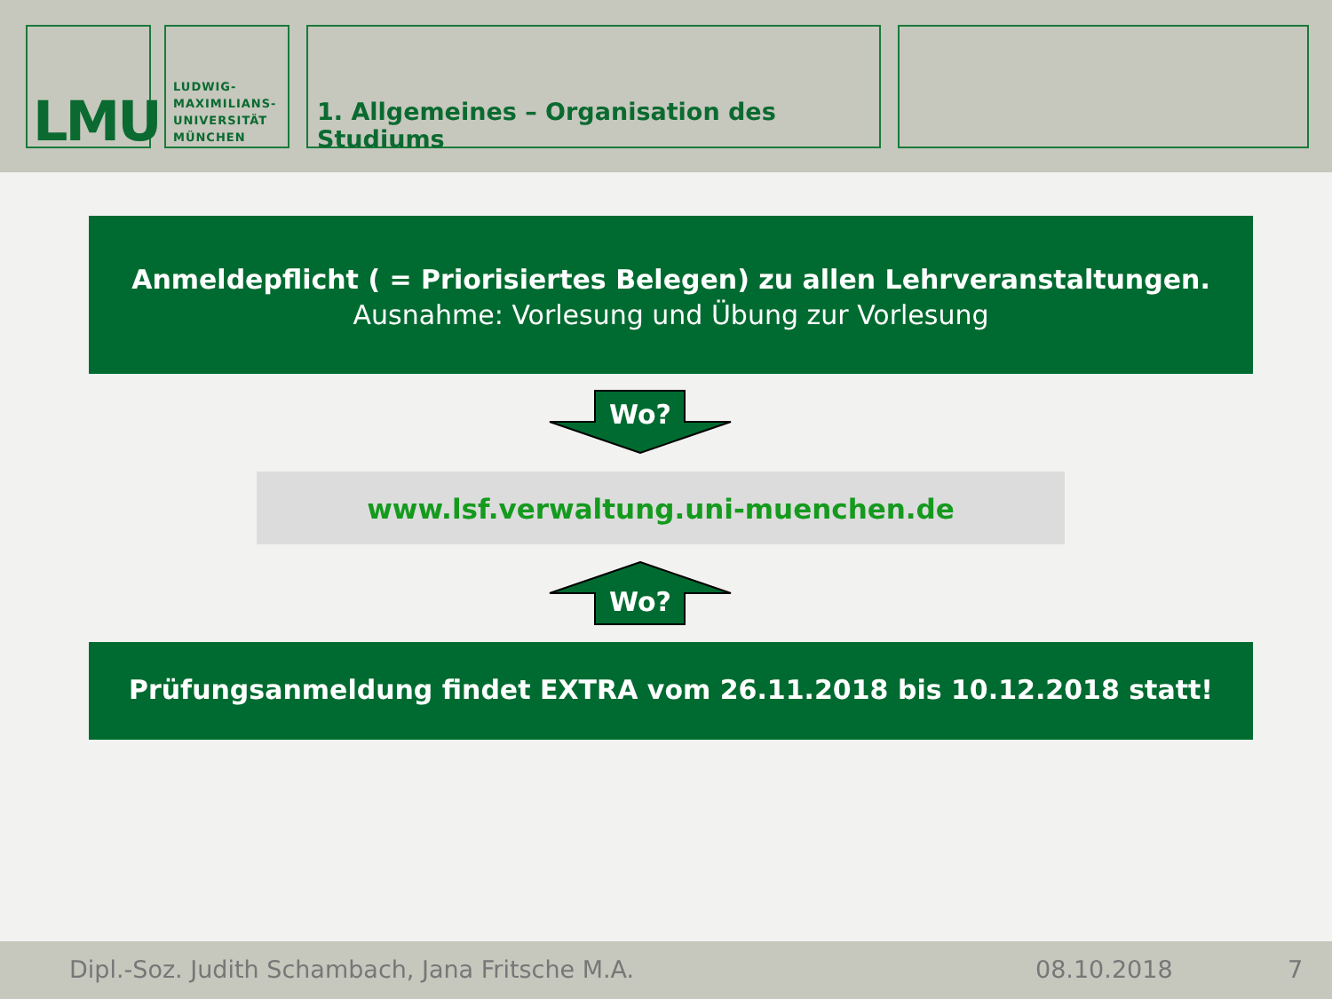LMU
LUDWIG-
MAXIMILIANS-
UNIVERSITÄT
MÜNCHEN
1. Allgemeines – Organisation des Studiums
Anmeldepflicht ( = Priorisiertes Belegen) zu allen Lehrveranstaltungen.
Ausnahme: Vorlesung und Übung zur Vorlesung
Wo?
www.lsf.verwaltung.uni-muenchen.de
Wo?
Prüfungsanmeldung findet EXTRA vom 26.11.2018 bis 10.12.2018 statt!
Dipl.-Soz. Judith Schambach, Jana Fritsche M.A. 08.10.2018 7